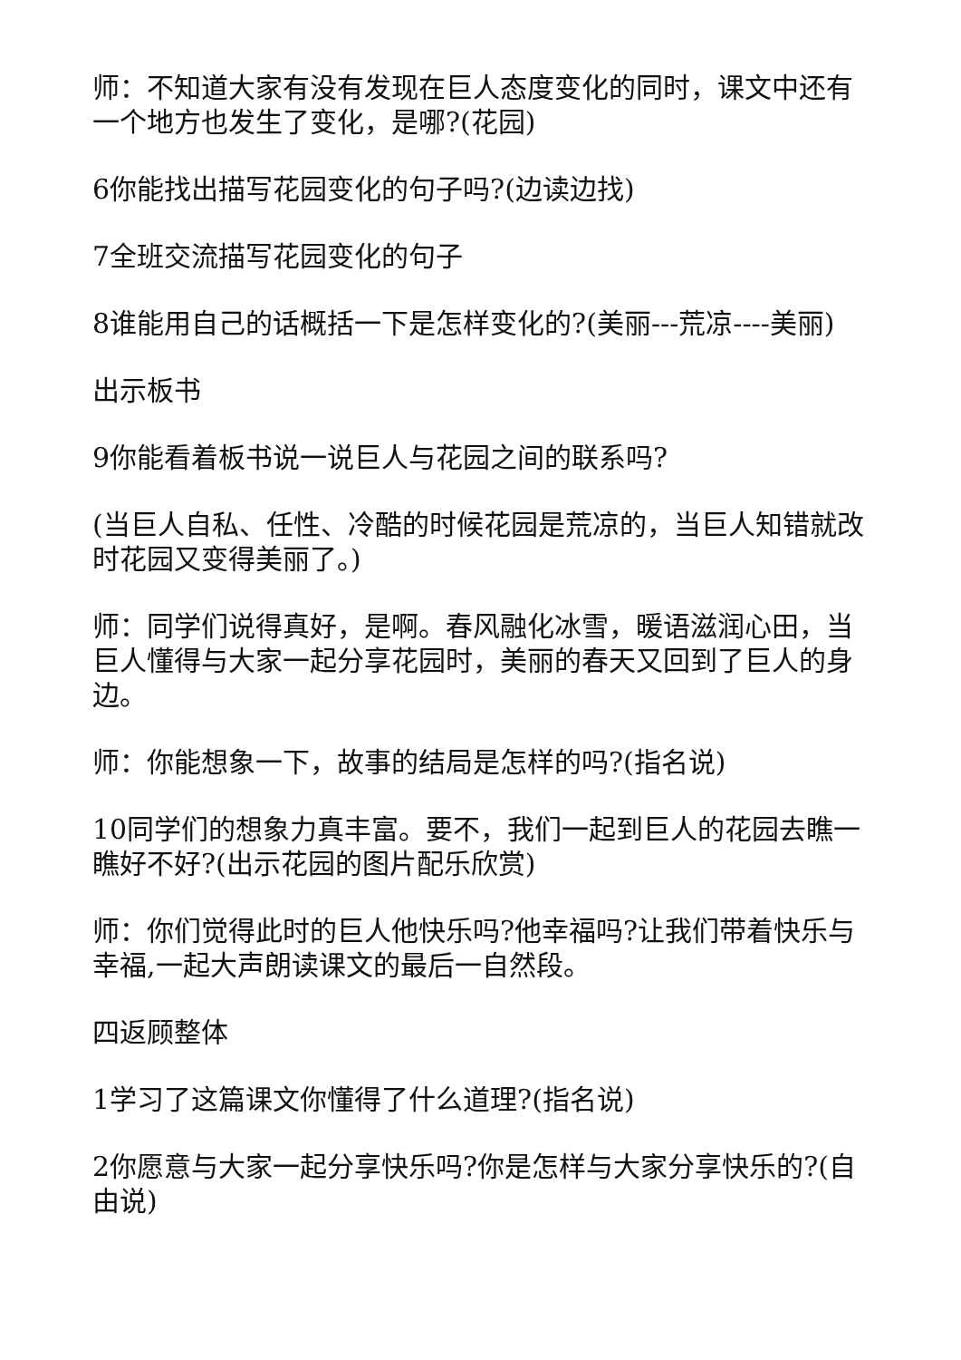师：不知道大家有没有发现在巨人态度变化的同时，课文中还有一个地方也发生了变化，是哪?(花园)
6你能找出描写花园变化的句子吗?(边读边找)
7全班交流描写花园变化的句子
8谁能用自己的话概括一下是怎样变化的?(美丽---荒凉----美丽)
出示板书
9你能看着板书说一说巨人与花园之间的联系吗?
(当巨人自私、任性、冷酷的时候花园是荒凉的，当巨人知错就改时花园又变得美丽了。)
师：同学们说得真好，是啊。春风融化冰雪，暖语滋润心田，当巨人懂得与大家一起分享花园时，美丽的春天又回到了巨人的身边。
师：你能想象一下，故事的结局是怎样的吗?(指名说)
10同学们的想象力真丰富。要不，我们一起到巨人的花园去瞧一瞧好不好?(出示花园的图片配乐欣赏)
师：你们觉得此时的巨人他快乐吗?他幸福吗?让我们带着快乐与幸福,一起大声朗读课文的最后一自然段。
四返顾整体
1学习了这篇课文你懂得了什么道理?(指名说)
2你愿意与大家一起分享快乐吗?你是怎样与大家分享快乐的?(自由说)